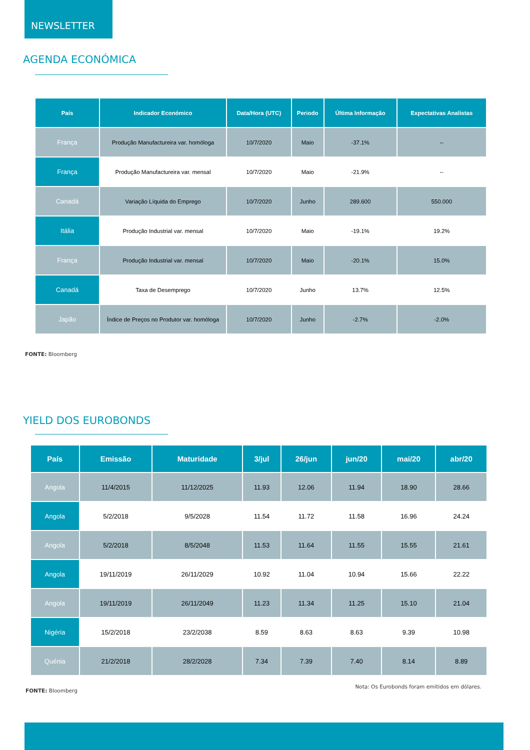NEWSLETTER
AGENDA ECONÓMICA
| País | Indicador Económico | Data/Hora (UTC) | Periodo | Última Informação | Expectativas Analistas |
| --- | --- | --- | --- | --- | --- |
| França | Produção Manufactureira var. homóloga | 10/7/2020 | Maio | -37.1% | -- |
| França | Produção Manufactureira var. mensal | 10/7/2020 | Maio | -21.9% | -- |
| Canadá | Variação Líquida do Emprego | 10/7/2020 | Junho | 289.600 | 550.000 |
| Itália | Produção Industrial var. mensal | 10/7/2020 | Maio | -19.1% | 19.2% |
| França | Produção Industrial var. mensal | 10/7/2020 | Maio | -20.1% | 15.0% |
| Canadá | Taxa de Desemprego | 10/7/2020 | Junho | 13.7% | 12.5% |
| Japão | Índice de Preços no Produtor var. homóloga | 10/7/2020 | Junho | -2.7% | -2.0% |
FONTE: Bloomberg
YIELD DOS EUROBONDS
| País | Emissão | Maturidade | 3/jul | 26/jun | jun/20 | mai/20 | abr/20 |
| --- | --- | --- | --- | --- | --- | --- | --- |
| Angola | 11/4/2015 | 11/12/2025 | 11.93 | 12.06 | 11.94 | 18.90 | 28.66 |
| Angola | 5/2/2018 | 9/5/2028 | 11.54 | 11.72 | 11.58 | 16.96 | 24.24 |
| Angola | 5/2/2018 | 8/5/2048 | 11.53 | 11.64 | 11.55 | 15.55 | 21.61 |
| Angola | 19/11/2019 | 26/11/2029 | 10.92 | 11.04 | 10.94 | 15.66 | 22.22 |
| Angola | 19/11/2019 | 26/11/2049 | 11.23 | 11.34 | 11.25 | 15.10 | 21.04 |
| Nigéria | 15/2/2018 | 23/2/2038 | 8.59 | 8.63 | 8.63 | 9.39 | 10.98 |
| Quénia | 21/2/2018 | 28/2/2028 | 7.34 | 7.39 | 7.40 | 8.14 | 8.89 |
FONTE: Bloomberg Nota: Os Eurobonds foram emitidos em dólares.